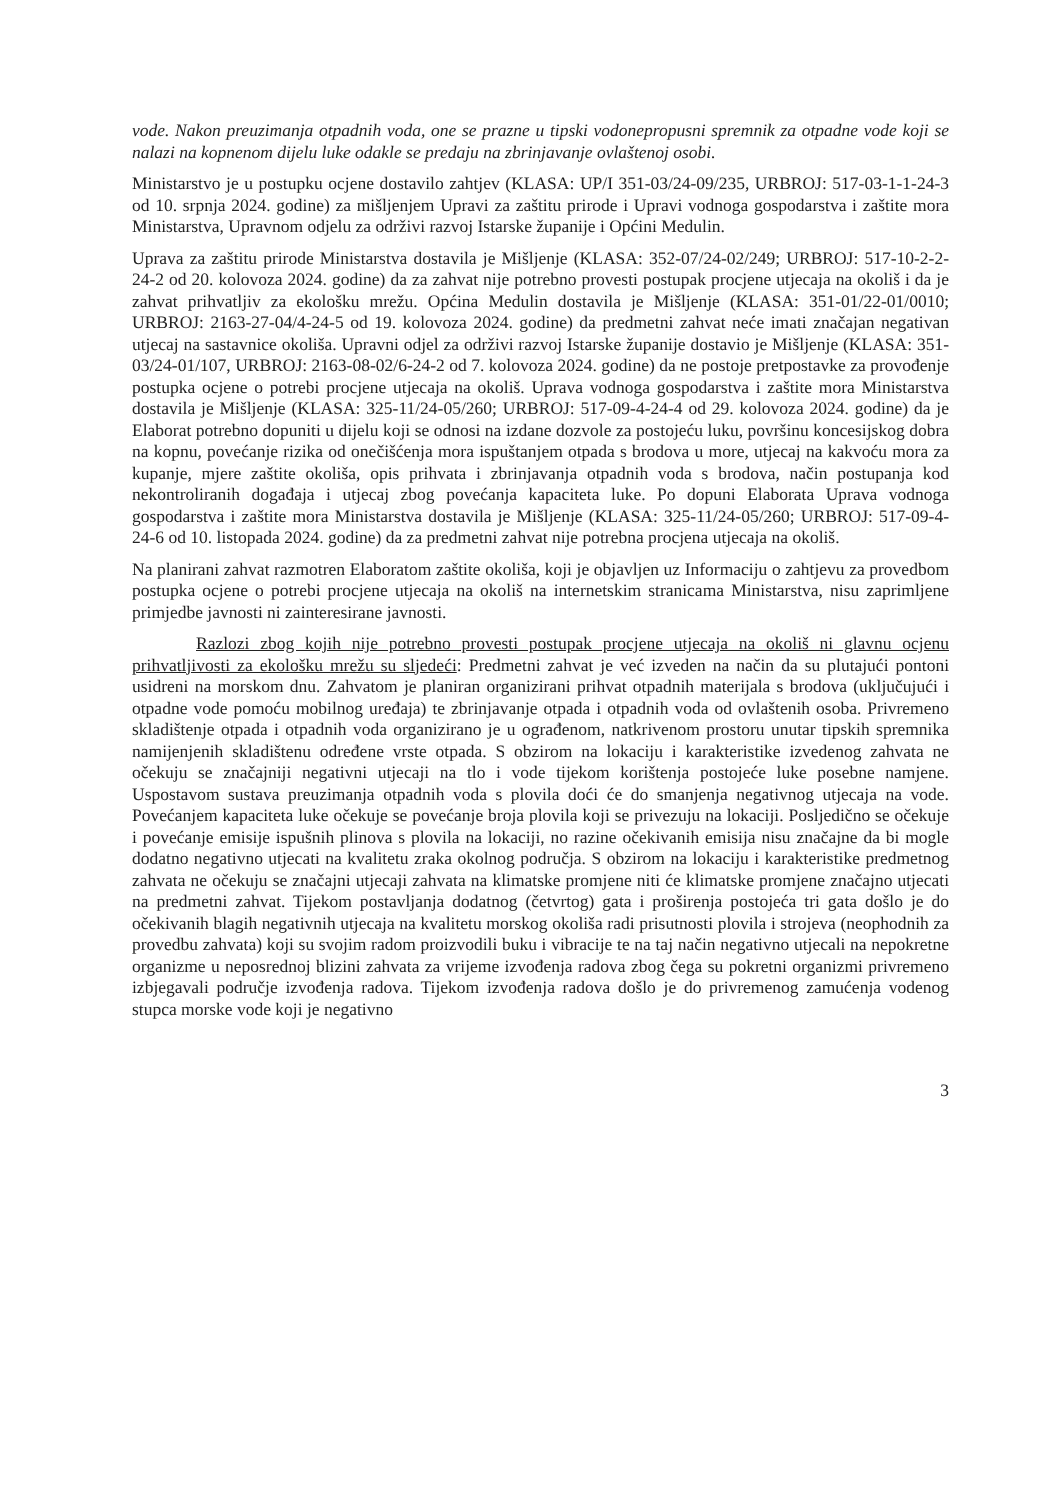vode. Nakon preuzimanja otpadnih voda, one se prazne u tipski vodonepropusni spremnik za otpadne vode koji se nalazi na kopnenom dijelu luke odakle se predaju na zbrinjavanje ovlaštenoj osobi.
Ministarstvo je u postupku ocjene dostavilo zahtjev (KLASA: UP/I 351-03/24-09/235, URBROJ: 517-03-1-1-24-3 od 10. srpnja 2024. godine) za mišljenjem Upravi za zaštitu prirode i Upravi vodnoga gospodarstva i zaštite mora Ministarstva, Upravnom odjelu za održivi razvoj Istarske županije i Općini Medulin.
Uprava za zaštitu prirode Ministarstva dostavila je Mišljenje (KLASA: 352-07/24-02/249; URBROJ: 517-10-2-2-24-2 od 20. kolovoza 2024. godine) da za zahvat nije potrebno provesti postupak procjene utjecaja na okoliš i da je zahvat prihvatljiv za ekološku mrežu. Općina Medulin dostavila je Mišljenje (KLASA: 351-01/22-01/0010; URBROJ: 2163-27-04/4-24-5 od 19. kolovoza 2024. godine) da predmetni zahvat neće imati značajan negativan utjecaj na sastavnice okoliša. Upravni odjel za održivi razvoj Istarske županije dostavio je Mišljenje (KLASA: 351-03/24-01/107, URBROJ: 2163-08-02/6-24-2 od 7. kolovoza 2024. godine) da ne postoje pretpostavke za provođenje postupka ocjene o potrebi procjene utjecaja na okoliš. Uprava vodnoga gospodarstva i zaštite mora Ministarstva dostavila je Mišljenje (KLASA: 325-11/24-05/260; URBROJ: 517-09-4-24-4 od 29. kolovoza 2024. godine) da je Elaborat potrebno dopuniti u dijelu koji se odnosi na izdane dozvole za postojeću luku, površinu koncesijskog dobra na kopnu, povećanje rizika od onečišćenja mora ispuštanjem otpada s brodova u more, utjecaj na kakvoću mora za kupanje, mjere zaštite okoliša, opis prihvata i zbrinjavanja otpadnih voda s brodova, način postupanja kod nekontroliranih događaja i utjecaj zbog povećanja kapaciteta luke. Po dopuni Elaborata Uprava vodnoga gospodarstva i zaštite mora Ministarstva dostavila je Mišljenje (KLASA: 325-11/24-05/260; URBROJ: 517-09-4-24-6 od 10. listopada 2024. godine) da za predmetni zahvat nije potrebna procjena utjecaja na okoliš.
Na planirani zahvat razmotren Elaboratom zaštite okoliša, koji je objavljen uz Informaciju o zahtjevu za provedbom postupka ocjene o potrebi procjene utjecaja na okoliš na internetskim stranicama Ministarstva, nisu zaprimljene primjedbe javnosti ni zainteresirane javnosti.
Razlozi zbog kojih nije potrebno provesti postupak procjene utjecaja na okoliš ni glavnu ocjenu prihvatljivosti za ekološku mrežu su sljedeći: Predmetni zahvat je već izveden na način da su plutajući pontoni usidreni na morskom dnu. Zahvatom je planiran organizirani prihvat otpadnih materijala s brodova (uključujući i otpadne vode pomoću mobilnog uređaja) te zbrinjavanje otpada i otpadnih voda od ovlaštenih osoba. Privremeno skladištenje otpada i otpadnih voda organizirano je u ograđenom, natkrivenom prostoru unutar tipskih spremnika namijenjenih skladištenu određene vrste otpada. S obzirom na lokaciju i karakteristike izvedenog zahvata ne očekuju se značajniji negativni utjecaji na tlo i vode tijekom korištenja postojeće luke posebne namjene. Uspostavom sustava preuzimanja otpadnih voda s plovila doći će do smanjenja negativnog utjecaja na vode. Povećanjem kapaciteta luke očekuje se povećanje broja plovila koji se privezuju na lokaciji. Posljedično se očekuje i povećanje emisije ispušnih plinova s plovila na lokaciji, no razine očekivanih emisija nisu značajne da bi mogle dodatno negativno utjecati na kvalitetu zraka okolnog područja. S obzirom na lokaciju i karakteristike predmetnog zahvata ne očekuju se značajni utjecaji zahvata na klimatske promjene niti će klimatske promjene značajno utjecati na predmetni zahvat. Tijekom postavljanja dodatnog (četvrtog) gata i proširenja postojeća tri gata došlo je do očekivanih blagih negativnih utjecaja na kvalitetu morskog okoliša radi prisutnosti plovila i strojeva (neophodnih za provedbu zahvata) koji su svojim radom proizvodili buku i vibracije te na taj način negativno utjecali na nepokretne organizme u neposrednoj blizini zahvata za vrijeme izvođenja radova zbog čega su pokretni organizmi privremeno izbjegavali područje izvođenja radova. Tijekom izvođenja radova došlo je do privremenog zamućenja vodenog stupca morske vode koji je negativno
3